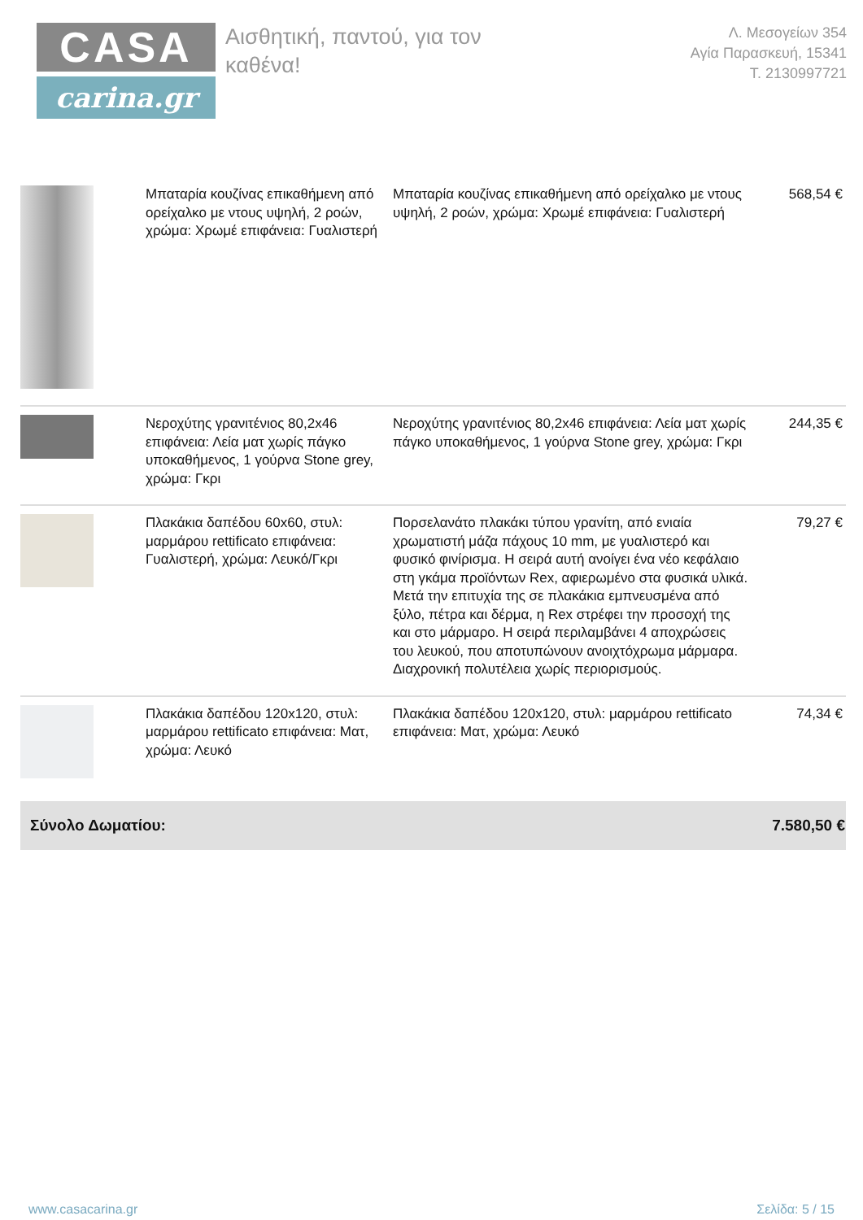CASA
carina.gr
Αισθητική, παντού, για τον καθένα!
Λ. Μεσογείων 354
Αγία Παρασκευή, 15341
Τ. 2130997721
| | Μπαταρία κουζίνας επικαθήμενη από ορείχαλκο με ντους υψηλή, 2 ροών, χρώμα: Χρωμέ επιφάνεια: Γυαλιστερή | Μπαταρία κουζίνας επικαθήμενη από ορείχαλκο με ντους υψηλή, 2 ροών, χρώμα: Χρωμέ επιφάνεια: Γυαλιστερή | 568,54 € |
| | Νεροχύτης γρανιτένιος 80,2x46 επιφάνεια: Λεία ματ χωρίς πάγκο υποκαθήμενος, 1 γούρνα Stone grey, χρώμα: Γκρι | Νεροχύτης γρανιτένιος 80,2x46 επιφάνεια: Λεία ματ χωρίς πάγκο υποκαθήμενος, 1 γούρνα Stone grey, χρώμα: Γκρι | 244,35 € |
| | Πλακάκια δαπέδου 60x60, στυλ: μαρμάρου rettificato επιφάνεια: Γυαλιστερή, χρώμα: Λευκό/Γκρι | Πορσελανάτο πλακάκι τύπου γρανίτη, από ενιαία χρωματιστή μάζα πάχους 10 mm, με γυαλιστερό και φυσικό φινίρισμα. Η σειρά αυτή ανοίγει ένα νέο κεφάλαιο στη γκάμα προϊόντων Rex, αφιερωμένο στα φυσικά υλικά. Μετά την επιτυχία της σε πλακάκια εμπνευσμένα από ξύλο, πέτρα και δέρμα, η Rex στρέφει την προσοχή της και στο μάρμαρο. Η σειρά περιλαμβάνει 4 αποχρώσεις του λευκού, που αποτυπώνουν ανοιχτόχρωμα μάρμαρα. Διαχρονική πολυτέλεια χωρίς περιορισμούς. | 79,27 € |
| | Πλακάκια δαπέδου 120x120, στυλ: μαρμάρου rettificato επιφάνεια: Ματ, χρώμα: Λευκό | Πλακάκια δαπέδου 120x120, στυλ: μαρμάρου rettificato επιφάνεια: Ματ, χρώμα: Λευκό | 74,34 € |
Σύνολο Δωματίου: 7.580,50 €
www.casacarina.gr Σελίδα: 5 / 15